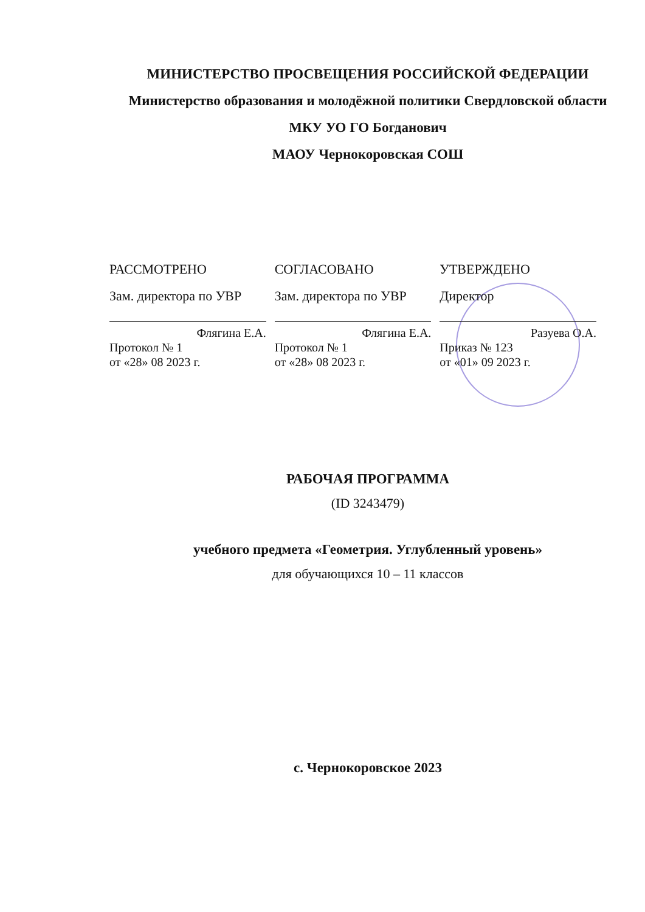МИНИСТЕРСТВО ПРОСВЕЩЕНИЯ РОССИЙСКОЙ ФЕДЕРАЦИИ
Министерство образования и молодёжной политики Свердловской области
МКУ УО ГО Богданович
МАОУ Чернокоровская СОШ
РАССМОТРЕНО
Зам. директора по УВР
Флягина Е.А.
Протокол № 1
от «28» 08 2023 г.
СОГЛАСОВАНО
Зам. директора по УВР
Флягина Е.А.
Протокол № 1
от «28» 08 2023 г.
УТВЕРЖДЕНО
Директор
Разуева О.А.
Приказ № 123
от «01» 09 2023 г.
РАБОЧАЯ ПРОГРАММА
(ID 3243479)
учебного предмета «Геометрия. Углубленный уровень»
для обучающихся 10 – 11 классов
с. Чернокоровское 2023